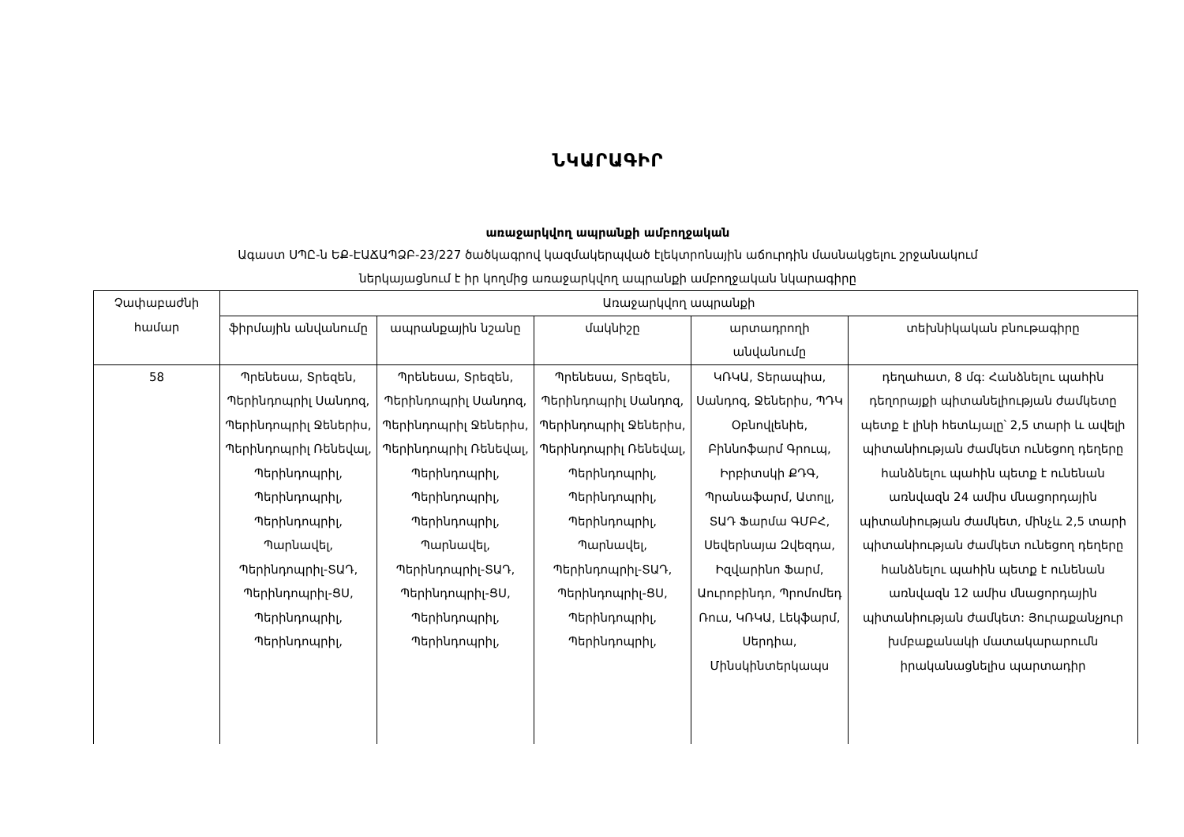ՆԿԱՐԱԳԻՐ
առաջարկվող ապրանքի ամբողջական
Ագաստ ՍՊԸ-ն ԵՔ-ԷԱՃԱՊՁԲ-23/227 ծածկագրով կազմակերպված էլեկտրոնային աճուրդին մասնակցելու շրջանակում
ներկայացնում է իր կողմից առաջարկվող ապրանքի ամբողջական նկարագիրը
| Չափաբաժնի համար | Առաջարկվող ապրանքի | | | | |
| --- | --- | --- | --- | --- | --- |
| | ֆիրմային անվանումը | ապրանքային նշանը | մակնիշը | արտադրողի անվանումը | տեխնիկական բնութագիրը |
| 58 | Պրենեսա, Տրեզեն, Պերինդոպրիլ Սանդոզ, Պերինդոպրիլ Ջեներիս, Պերինդոպրիլ Ռենեվալ, Պերինդոպրիլ, Պերինդոպրիլ, Պերինդոպրիլ, Պարնավել, Պերինդոպրիլ-ՏԱԴ, Պերինդոպրիլ-ՑՍ, Պերինդոպրիլ, Պերինդոպրիլ, | Պրենեսա, Տրեզեն, Պերինդոպրիլ Սանդոզ, Պերինդոպրիլ Ջեներիս, Պերինդոպրիլ Ռենեվալ, Պերինդոպրիլ, Պերինդոպրիլ, Պերինդոպրիլ, Պարնավել, Պերինդոպրիլ-ՏԱԴ, Պերինդոպրիլ-ՑՍ, Պերինդոպրիլ, Պերինդոպրիլ, | Պրենեսա, Տրեզեն, Պերինդոպրիլ Սանդոզ, Պերինդոպրիլ Ջեներիս, Պերինդոպրիլ Ռենեվալ, Պերինդոպրիլ, Պերինդոպրիլ, Պերինդոպրիլ, Պարնավել, Պերինդոպրիլ-ՏԱԴ, Պերինդոպրիլ-ՑՍ, Պերինդոպրիլ, Պերինդոպրիլ, | ԿՌԿԱ, Տերապիա, Սանդոզ, Ջեներիս, ՊԴԿ Օբնովլենիե, Բիննոֆարմ Գրուպ, Իրբիտսկի ՔԴԳ, Պրանաֆարմ, Ատոլլ, ՏԱԴ Ֆարմա ԳՄԲՀ, Սեվերնայա Զվեզդա, Իզվարինո Ֆարմ, Աուրոբինդո, Պրոմոմեդ Ռուս, ԿՌԿԱ, Լեկֆարմ, Սերդիա, Մինսկինտերկապս | դեղահատ, 8 մգ: Հանձնելու պահին դեղորայքի պիտանելիության ժամկետը պետք է լինի հետևյալը՝ 2,5 տարի և ավելի պիտանիության ժամկետ ունեցող դեղերը հանձնելու պահին պետք է ունենան առնվազն 24 ամիս մնացորդային պիտանիության ժամկետ, մինչև 2,5 տարի պիտանիության ժամկետ ունեցող դեղերը հանձնելու պահին պետք է ունենան առնվազն 12 ամիս մնացորդային պիտանիության ժամկետ: Յուրաքանչյուր խմբաքանակի մատակարարումն իրականացնելիս պարտադիր |